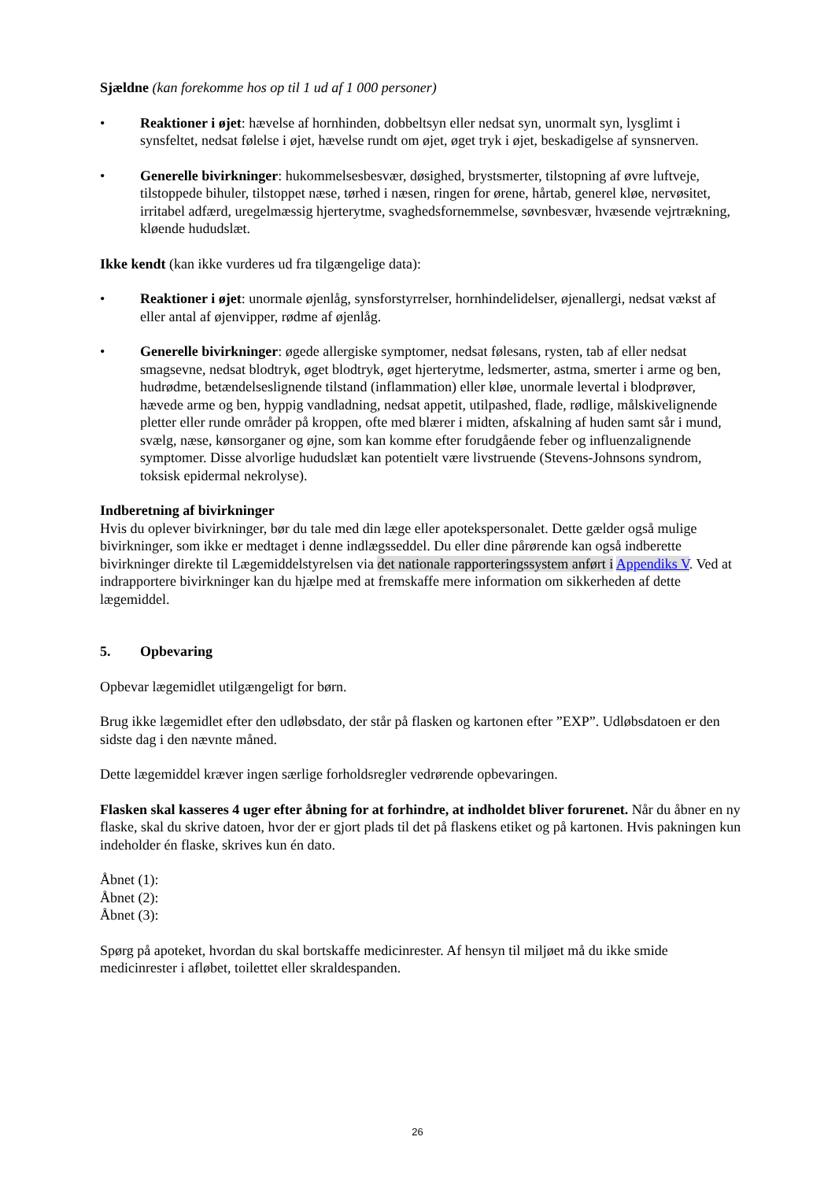Sjældne (kan forekomme hos op til 1 ud af 1 000 personer)
• Reaktioner i øjet: hævelse af hornhinden, dobbeltsyn eller nedsat syn, unormalt syn, lysglimt i synsfeltet, nedsat følelse i øjet, hævelse rundt om øjet, øget tryk i øjet, beskadigelse af synsnerven.
• Generelle bivirkninger: hukommelsesbesvær, døsighed, brystsmerter, tilstopning af øvre luftveje, tilstoppede bihuler, tilstoppet næse, tørhed i næsen, ringen for ørene, hårtab, generel kløe, nervøsitet, irritabel adfærd, uregelmæssig hjerterytme, svaghedsfornemmelse, søvnbesvær, hvæsende vejrtrækning, kløende hududslæt.
Ikke kendt (kan ikke vurderes ud fra tilgængelige data):
• Reaktioner i øjet: unormale øjenlåg, synsforstyrrelser, hornhindelidelser, øjenallergi, nedsat vækst af eller antal af øjenvipper, rødme af øjenlåg.
• Generelle bivirkninger: øgede allergiske symptomer, nedsat følesans, rysten, tab af eller nedsat smagsevne, nedsat blodtryk, øget blodtryk, øget hjerterytme, ledsmerter, astma, smerter i arme og ben, hudrødme, betændelseslignende tilstand (inflammation) eller kløe, unormale levertal i blodprøver, hævede arme og ben, hyppig vandladning, nedsat appetit, utilpashed, flade, rødlige, målskivelignende pletter eller runde områder på kroppen, ofte med blærer i midten, afskalning af huden samt sår i mund, svælg, næse, kønsorganer og øjne, som kan komme efter forudgående feber og influenzalignende symptomer. Disse alvorlige hududslæt kan potentielt være livstruende (Stevens-Johnsons syndrom, toksisk epidermal nekrolyse).
Indberetning af bivirkninger
Hvis du oplever bivirkninger, bør du tale med din læge eller apotekspersonalet. Dette gælder også mulige bivirkninger, som ikke er medtaget i denne indlægsseddel. Du eller dine pårørende kan også indberette bivirkninger direkte til Lægemiddelstyrelsen via det nationale rapporteringssystem anført i Appendiks V. Ved at indrapportere bivirkninger kan du hjælpe med at fremskaffe mere information om sikkerheden af dette lægemiddel.
5. Opbevaring
Opbevar lægemidlet utilgængeligt for børn.
Brug ikke lægemidlet efter den udløbsdato, der står på flasken og kartonen efter ”EXP”. Udløbsdatoen er den sidste dag i den nævnte måned.
Dette lægemiddel kræver ingen særlige forholdsregler vedrørende opbevaringen.
Flasken skal kasseres 4 uger efter åbning for at forhindre, at indholdet bliver forurenet. Når du åbner en ny flaske, skal du skrive datoen, hvor der er gjort plads til det på flaskens etiket og på kartonen. Hvis pakningen kun indeholder én flaske, skrives kun én dato.
Åbnet (1):
Åbnet (2):
Åbnet (3):
Spørg på apoteket, hvordan du skal bortskaffe medicinrester. Af hensyn til miljøet må du ikke smide medicinrester i afløbet, toilettet eller skraldespanden.
26